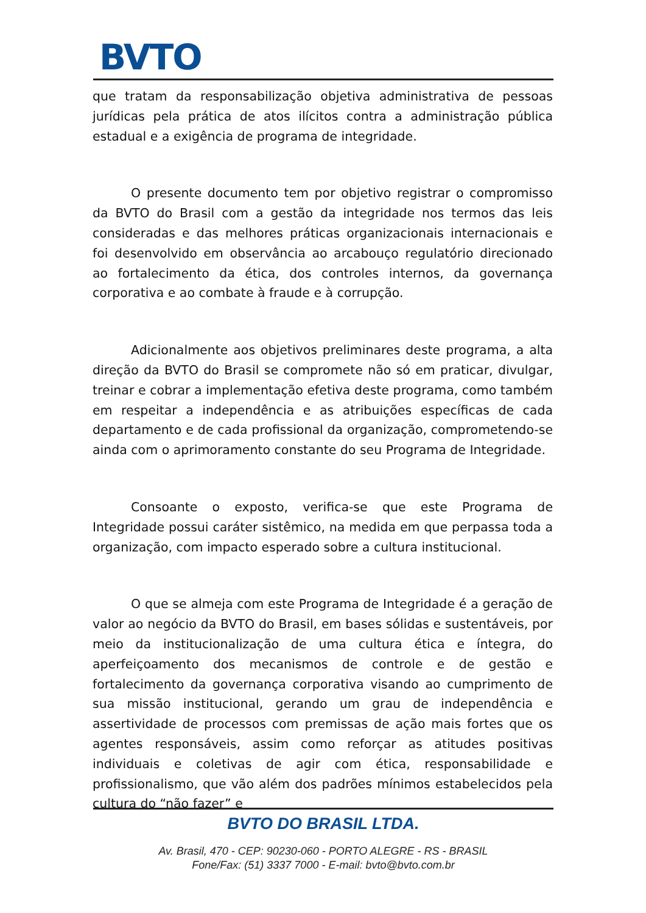BVTO
que tratam da responsabilização objetiva administrativa de pessoas jurídicas pela prática de atos ilícitos contra a administração pública estadual e a exigência de programa de integridade.
O presente documento tem por objetivo registrar o compromisso da BVTO do Brasil com a gestão da integridade nos termos das leis consideradas e das melhores práticas organizacionais internacionais e foi desenvolvido em observância ao arcabouço regulatório direcionado ao fortalecimento da ética, dos controles internos, da governança corporativa e ao combate à fraude e à corrupção.
Adicionalmente aos objetivos preliminares deste programa, a alta direção da BVTO do Brasil se compromete não só em praticar, divulgar, treinar e cobrar a implementação efetiva deste programa, como também em respeitar a independência e as atribuições específicas de cada departamento e de cada profissional da organização, comprometendo-se ainda com o aprimoramento constante do seu Programa de Integridade.
Consoante o exposto, verifica-se que este Programa de Integridade possui caráter sistêmico, na medida em que perpassa toda a organização, com impacto esperado sobre a cultura institucional.
O que se almeja com este Programa de Integridade é a geração de valor ao negócio da BVTO do Brasil, em bases sólidas e sustentáveis, por meio da institucionalização de uma cultura ética e íntegra, do aperfeiçoamento dos mecanismos de controle e de gestão e fortalecimento da governança corporativa visando ao cumprimento de sua missão institucional, gerando um grau de independência e assertividade de processos com premissas de ação mais fortes que os agentes responsáveis, assim como reforçar as atitudes positivas individuais e coletivas de agir com ética, responsabilidade e profissionalismo, que vão além dos padrões mínimos estabelecidos pela cultura do “não fazer” e
BVTO DO BRASIL LTDA.
Av. Brasil, 470 - CEP: 90230-060 - PORTO ALEGRE - RS - BRASIL
Fone/Fax: (51) 3337 7000 - E-mail: bvto@bvto.com.br